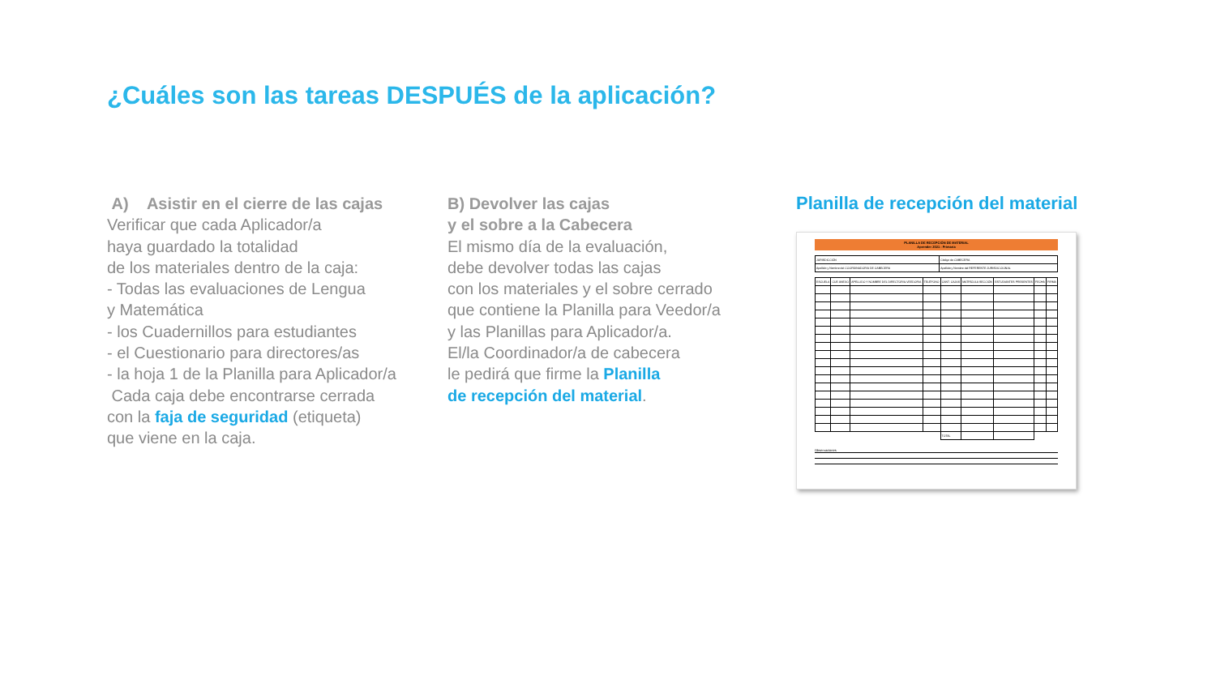¿Cuáles son las tareas DESPUÉS de la aplicación?
A) Asistir en el cierre de las cajas
Verificar que cada Aplicador/a
haya guardado la totalidad
de los materiales dentro de la caja:
- Todas las evaluaciones de Lengua
y Matemática
- los Cuadernillos para estudiantes
- el Cuestionario para directores/as
- la hoja 1 de la Planilla para Aplicador/a
Cada caja debe encontrarse cerrada
con la faja de seguridad (etiqueta)
que viene en la caja.
B) Devolver las cajas
y el sobre a la Cabecera
El mismo día de la evaluación,
debe devolver todas las cajas
con los materiales y el sobre cerrado
que contiene la Planilla para Veedor/a
y las Planillas para Aplicador/a.
El/la Coordinador/a de cabecera
le pedirá que firme la Planilla
de recepción del material.
Planilla de recepción del material
PLANILLA DE RECEPCIÓN DE MATERIAL
Aprender 2021 - Primaria
| JURISDICCIÓN | Código de CABECERA |
| Apellido y Nombre del COORDINADOR/A DE CABECERA | Apellido y Nombre del REFERENTE JURISDICCIONAL |
| ESCUELA | CUE ANEXO | APELLIDO Y NOMBRE DEL DIRECTOR/A-VEEDOR/A | TELÉFONO | CANT. CAJAS | MATRÍCULA SECCIÓN | ESTUDIANTES PRESENTES | FECHA | FIRMA |
| --- | --- | --- | --- | --- | --- | --- | --- | --- |
| | | | | TOTAL | | | | |
Observaciones